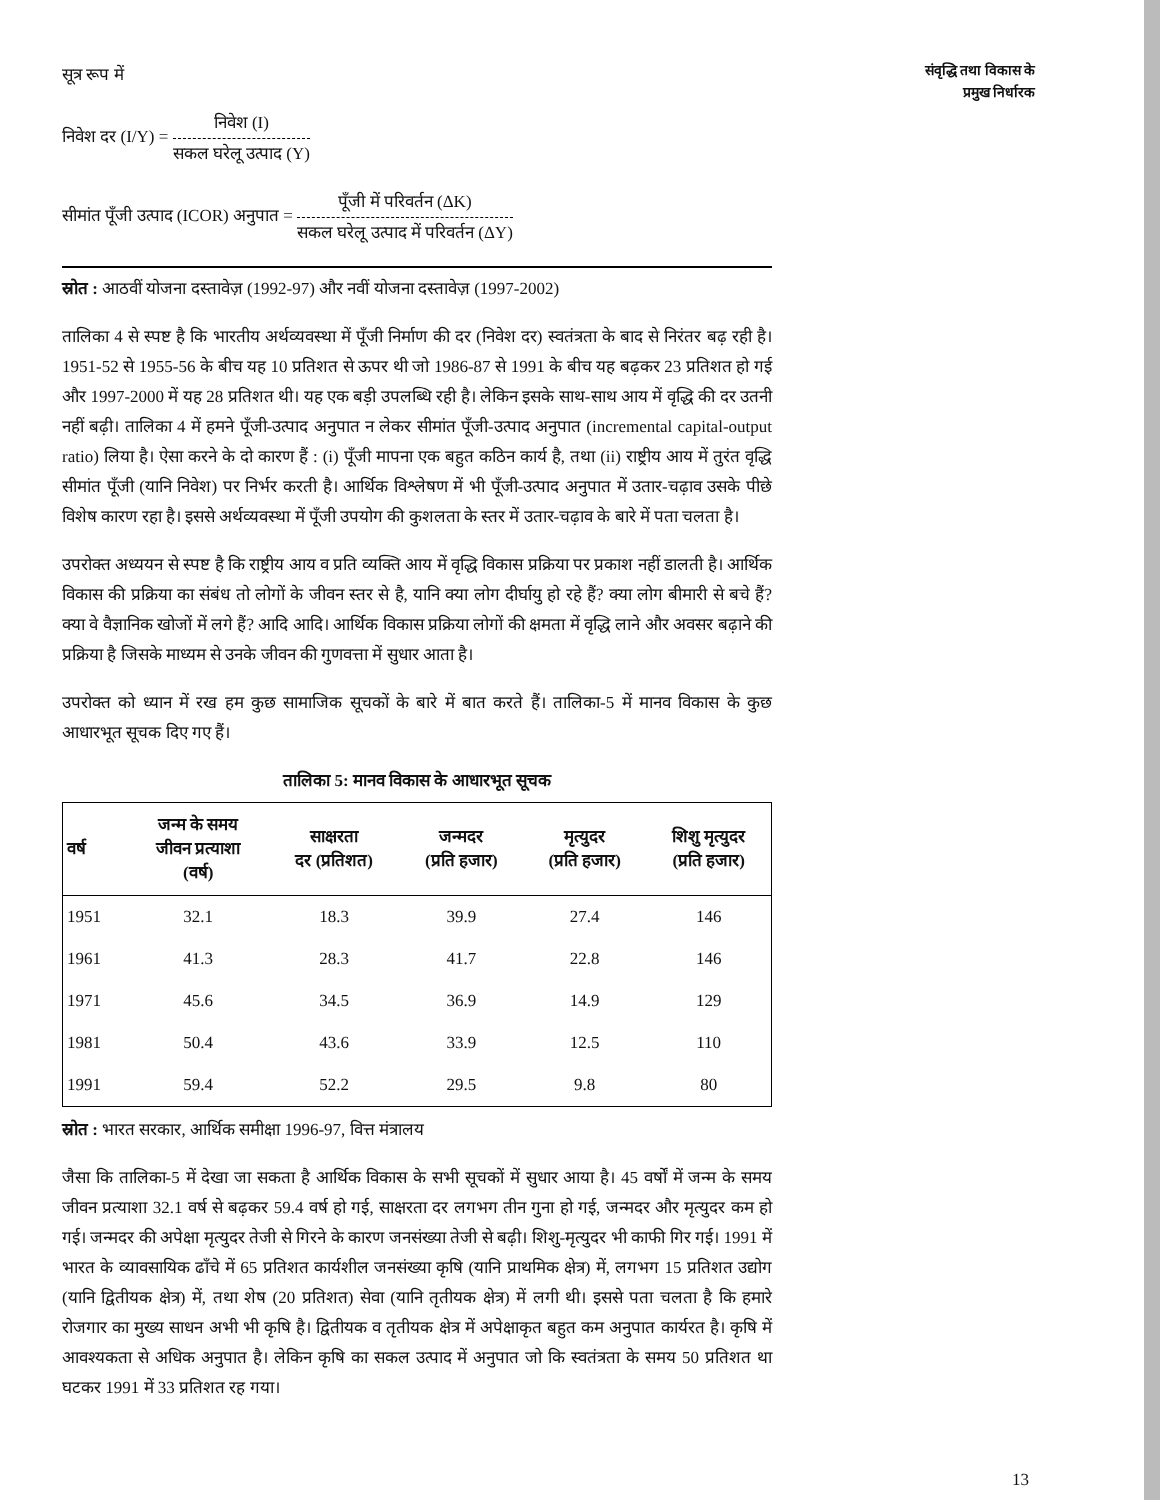संवृद्धि तथा विकास के
प्रमुख निर्धारक
सूत्र रूप में
निवेश दर (I/Y) = निवेश (I) सकल घरेलू उत्पाद (Y)
सीमांत पूँजी उत्पाद (ICOR) अनुपात = पूँजी में परिवर्तन (ΔK) सकल घरेलू उत्पाद में परिवर्तन (ΔY)
स्रोत : आठवीं योजना दस्तावेज़ (1992-97) और नवीं योजना दस्तावेज़ (1997-2002)
तालिका 4 से स्पष्ट है कि भारतीय अर्थव्यवस्था में पूँजी निर्माण की दर (निवेश दर) स्वतंत्रता के बाद से निरंतर बढ़ रही है। 1951-52 से 1955-56 के बीच यह 10 प्रतिशत से ऊपर थी जो 1986-87 से 1991 के बीच यह बढ़कर 23 प्रतिशत हो गई और 1997-2000 में यह 28 प्रतिशत थी। यह एक बड़ी उपलब्धि रही है। लेकिन इसके साथ-साथ आय में वृद्धि की दर उतनी नहीं बढ़ी। तालिका 4 में हमने पूँजी-उत्पाद अनुपात न लेकर सीमांत पूँजी-उत्पाद अनुपात (incremental capital-output ratio) लिया है। ऐसा करने के दो कारण हैं : (i) पूँजी मापना एक बहुत कठिन कार्य है, तथा (ii) राष्ट्रीय आय में तुरंत वृद्धि सीमांत पूँजी (यानि निवेश) पर निर्भर करती है। आर्थिक विश्लेषण में भी पूँजी-उत्पाद अनुपात में उतार-चढ़ाव उसके पीछे विशेष कारण रहा है। इससे अर्थव्यवस्था में पूँजी उपयोग की कुशलता के स्तर में उतार-चढ़ाव के बारे में पता चलता है।
उपरोक्त अध्ययन से स्पष्ट है कि राष्ट्रीय आय व प्रति व्यक्ति आय में वृद्धि विकास प्रक्रिया पर प्रकाश नहीं डालती है। आर्थिक विकास की प्रक्रिया का संबंध तो लोगों के जीवन स्तर से है, यानि क्या लोग दीर्घायु हो रहे हैं? क्या लोग बीमारी से बचे हैं? क्या वे वैज्ञानिक खोजों में लगे हैं? आदि आदि। आर्थिक विकास प्रक्रिया लोगों की क्षमता में वृद्धि लाने और अवसर बढ़ाने की प्रक्रिया है जिसके माध्यम से उनके जीवन की गुणवत्ता में सुधार आता है।
उपरोक्त को ध्यान में रख हम कुछ सामाजिक सूचकों के बारे में बात करते हैं। तालिका-5 में मानव विकास के कुछ आधारभूत सूचक दिए गए हैं।
तालिका 5: मानव विकास के आधारभूत सूचक
| वर्ष | जन्म के समय जीवन प्रत्याशा (वर्ष) | साक्षरता दर (प्रतिशत) | जन्मदर (प्रति हजार) | मृत्युदर (प्रति हजार) | शिशु मृत्युदर (प्रति हजार) |
| --- | --- | --- | --- | --- | --- |
| 1951 | 32.1 | 18.3 | 39.9 | 27.4 | 146 |
| 1961 | 41.3 | 28.3 | 41.7 | 22.8 | 146 |
| 1971 | 45.6 | 34.5 | 36.9 | 14.9 | 129 |
| 1981 | 50.4 | 43.6 | 33.9 | 12.5 | 110 |
| 1991 | 59.4 | 52.2 | 29.5 | 9.8 | 80 |
स्रोत : भारत सरकार, आर्थिक समीक्षा 1996-97, वित्त मंत्रालय
जैसा कि तालिका-5 में देखा जा सकता है आर्थिक विकास के सभी सूचकों में सुधार आया है। 45 वर्षों में जन्म के समय जीवन प्रत्याशा 32.1 वर्ष से बढ़कर 59.4 वर्ष हो गई, साक्षरता दर लगभग तीन गुना हो गई, जन्मदर और मृत्युदर कम हो गई। जन्मदर की अपेक्षा मृत्युदर तेजी से गिरने के कारण जनसंख्या तेजी से बढ़ी। शिशु-मृत्युदर भी काफी गिर गई। 1991 में भारत के व्यावसायिक ढाँचे में 65 प्रतिशत कार्यशील जनसंख्या कृषि (यानि प्राथमिक क्षेत्र) में, लगभग 15 प्रतिशत उद्योग (यानि द्वितीयक क्षेत्र) में, तथा शेष (20 प्रतिशत) सेवा (यानि तृतीयक क्षेत्र) में लगी थी। इससे पता चलता है कि हमारे रोजगार का मुख्य साधन अभी भी कृषि है। द्वितीयक व तृतीयक क्षेत्र में अपेक्षाकृत बहुत कम अनुपात कार्यरत है। कृषि में आवश्यकता से अधिक अनुपात है। लेकिन कृषि का सकल उत्पाद में अनुपात जो कि स्वतंत्रता के समय 50 प्रतिशत था घटकर 1991 में 33 प्रतिशत रह गया।
13